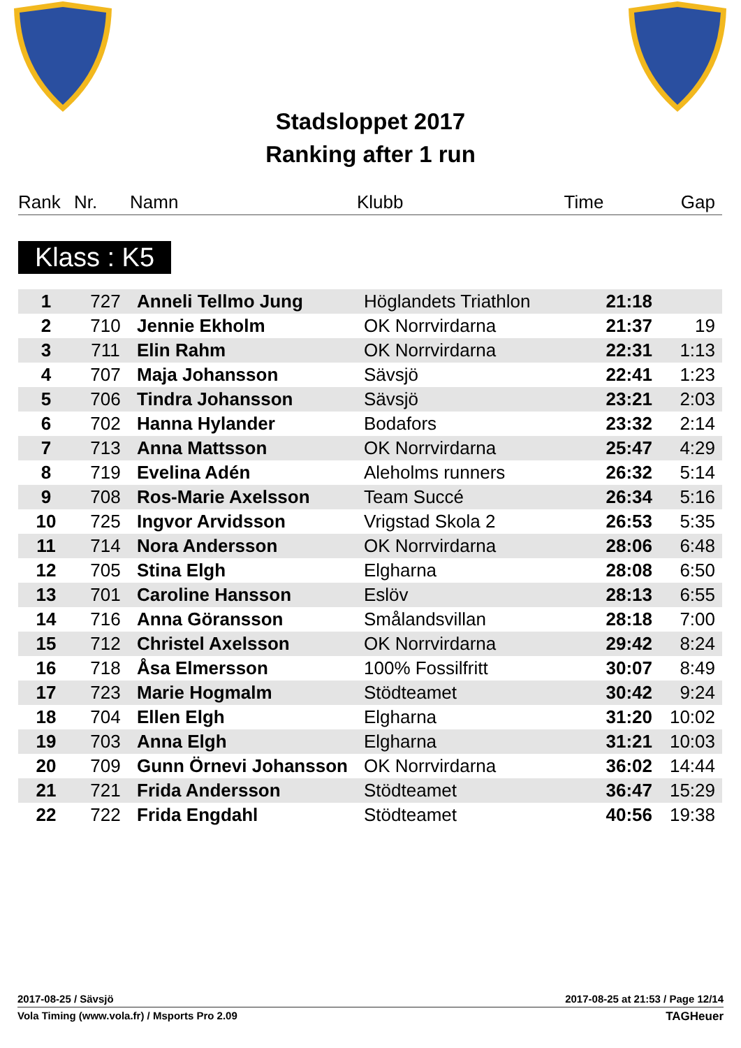Stadsloppet 2017
Ranking after 1 run
| Rank | Nr. | Namn | Klubb | Time | Gap |
| --- | --- | --- | --- | --- | --- |
Klass : K5
| 1 | 727 | Anneli Tellmo Jung | Höglandets Triathlon | 21:18 | |
| 2 | 710 | Jennie Ekholm | OK Norrvirdarna | 21:37 | 19 |
| 3 | 711 | Elin Rahm | OK Norrvirdarna | 22:31 | 1:13 |
| 4 | 707 | Maja Johansson | Sävsjö | 22:41 | 1:23 |
| 5 | 706 | Tindra Johansson | Sävsjö | 23:21 | 2:03 |
| 6 | 702 | Hanna Hylander | Bodafors | 23:32 | 2:14 |
| 7 | 713 | Anna Mattsson | OK Norrvirdarna | 25:47 | 4:29 |
| 8 | 719 | Evelina Adén | Aleholms runners | 26:32 | 5:14 |
| 9 | 708 | Ros-Marie Axelsson | Team Succé | 26:34 | 5:16 |
| 10 | 725 | Ingvor Arvidsson | Vrigstad Skola 2 | 26:53 | 5:35 |
| 11 | 714 | Nora Andersson | OK Norrvirdarna | 28:06 | 6:48 |
| 12 | 705 | Stina Elgh | Elgharna | 28:08 | 6:50 |
| 13 | 701 | Caroline Hansson | Eslöv | 28:13 | 6:55 |
| 14 | 716 | Anna Göransson | Smålandsvillan | 28:18 | 7:00 |
| 15 | 712 | Christel Axelsson | OK Norrvirdarna | 29:42 | 8:24 |
| 16 | 718 | Åsa Elmersson | 100% Fossilfritt | 30:07 | 8:49 |
| 17 | 723 | Marie Hogmalm | Stödteamet | 30:42 | 9:24 |
| 18 | 704 | Ellen Elgh | Elgharna | 31:20 | 10:02 |
| 19 | 703 | Anna Elgh | Elgharna | 31:21 | 10:03 |
| 20 | 709 | Gunn Örnevi Johansson | OK Norrvirdarna | 36:02 | 14:44 |
| 21 | 721 | Frida Andersson | Stödteamet | 36:47 | 15:29 |
| 22 | 722 | Frida Engdahl | Stödteamet | 40:56 | 19:38 |
2017-08-25 / Sävsjö 2017-08-25 at 21:53 / Page 12/14
Vola Timing (www.vola.fr) / Msports Pro 2.09 TAGHeuer